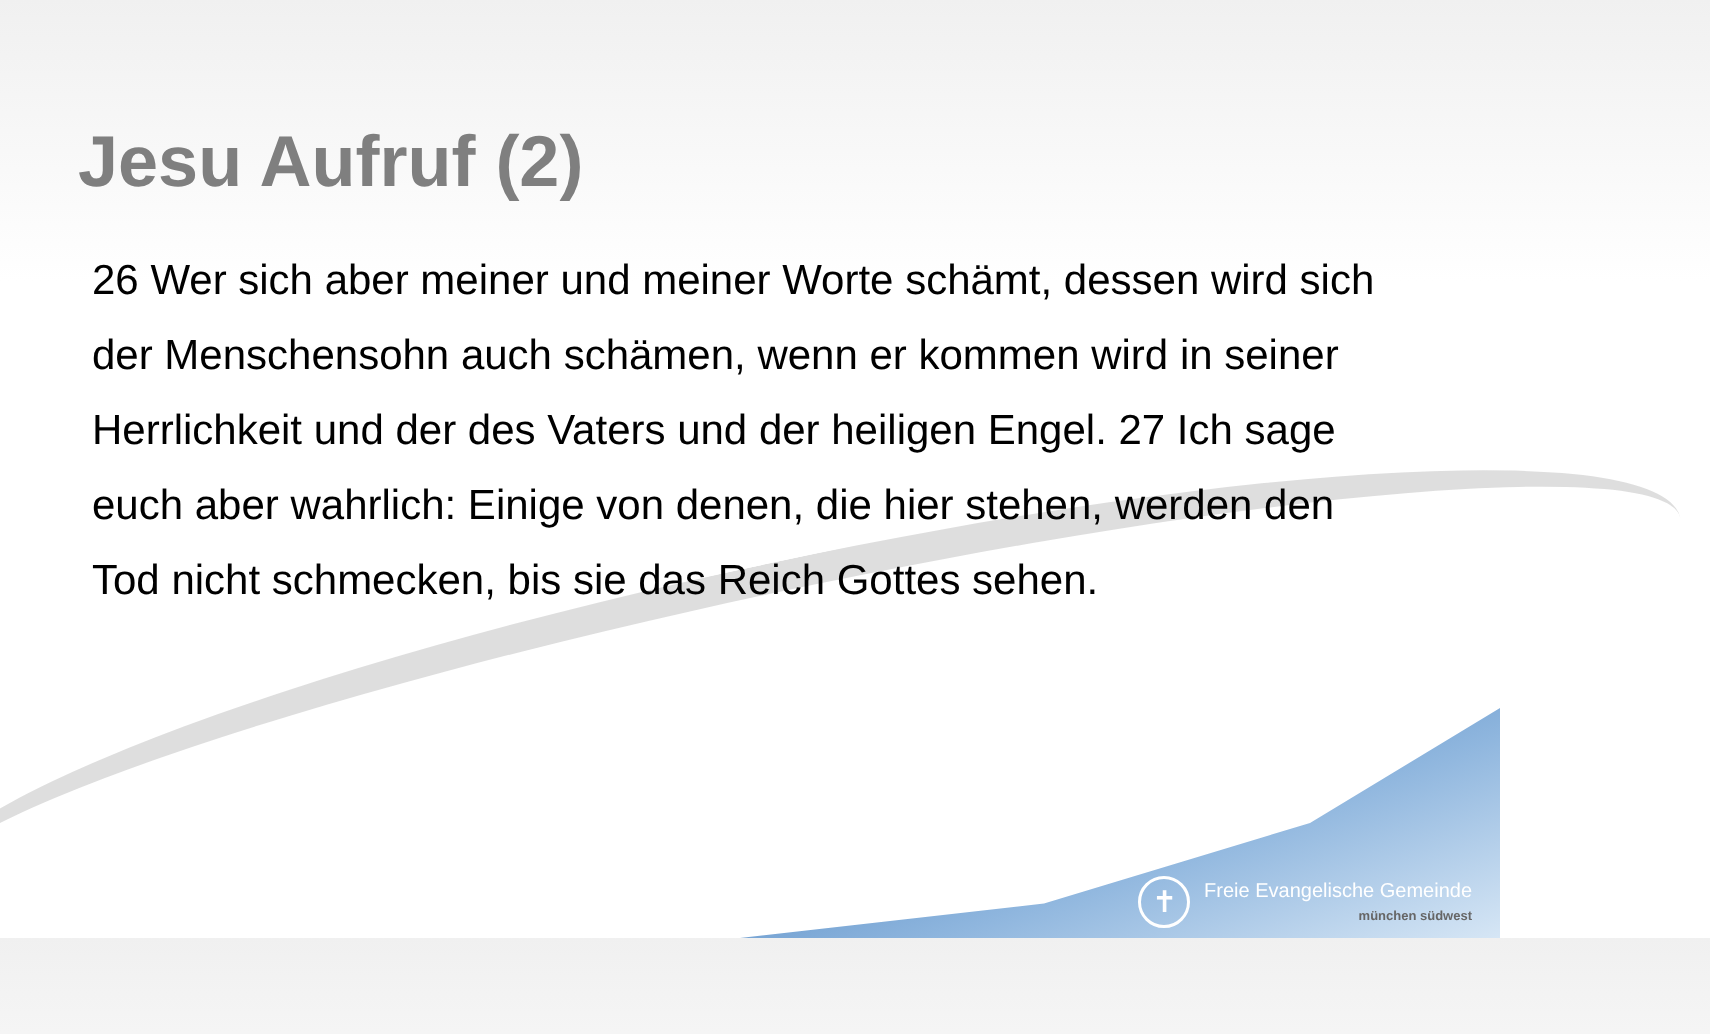Jesu Aufruf (2)
26 Wer sich aber meiner und meiner Worte schämt, dessen wird sich der Menschensohn auch schämen, wenn er kommen wird in seiner Herrlichkeit und der des Vaters und der heiligen Engel. 27 Ich sage euch aber wahrlich: Einige von denen, die hier stehen, werden den Tod nicht schmecken, bis sie das Reich Gottes sehen.
✝
Freie Evangelische Gemeinde
münchen südwest